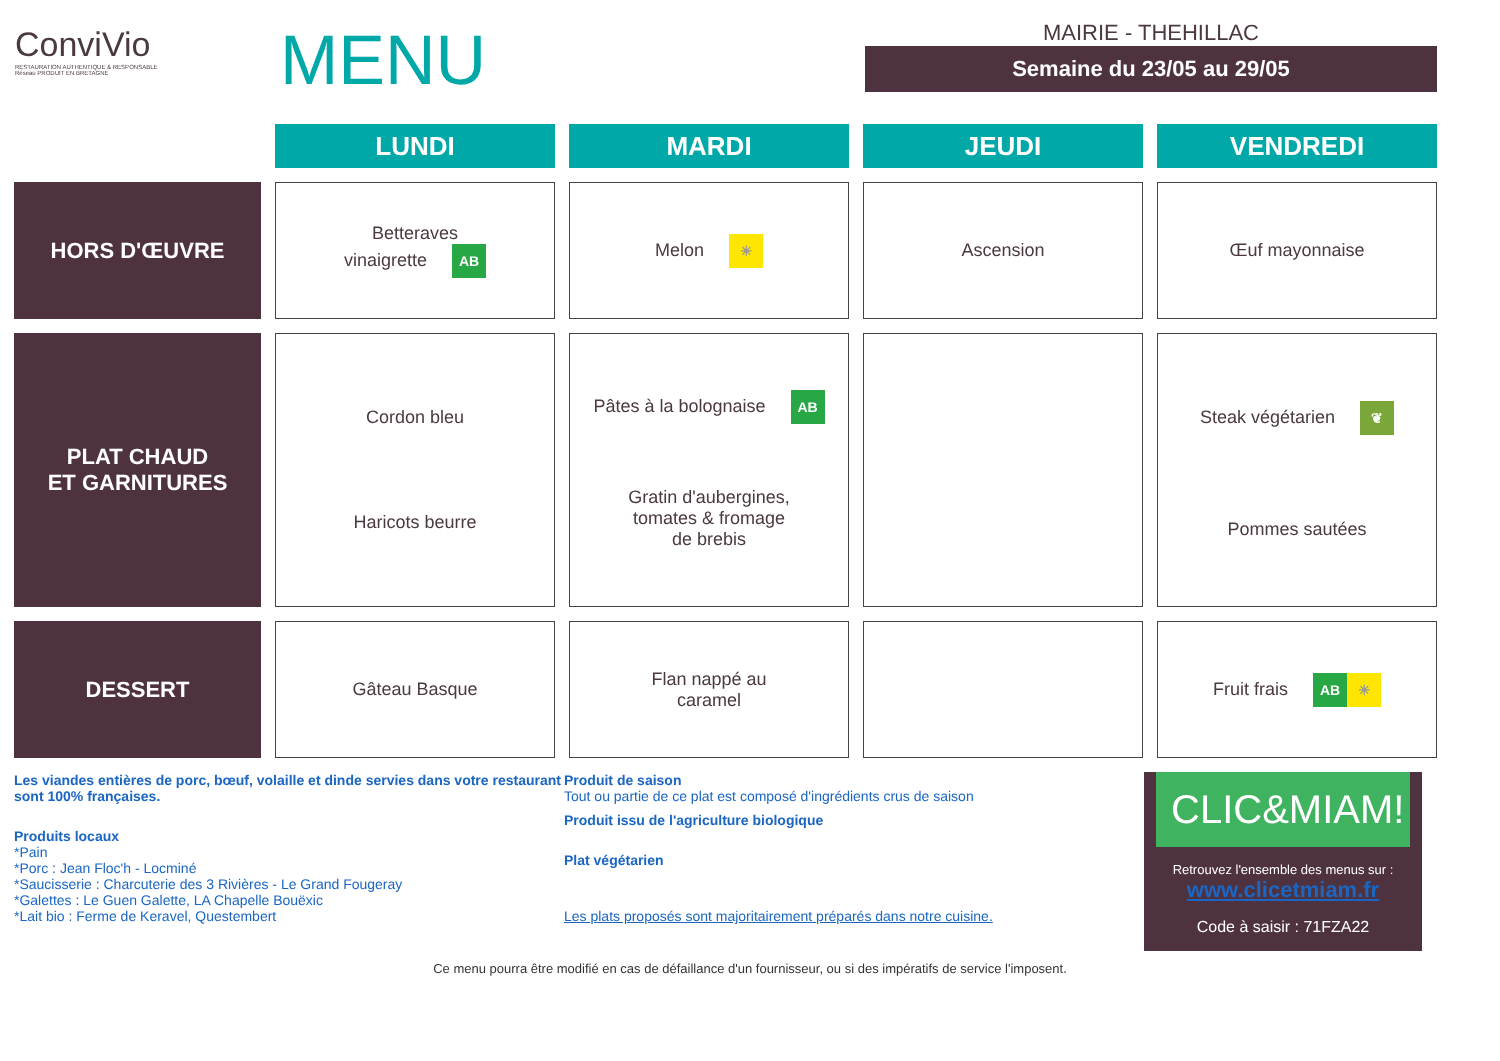ConviVio
RESTAURATION AUTHENTIQUE & RESPONSABLE
Réseau PRODUIT EN BRETAGNE
MENU
MAIRIE - THEHILLAC
Semaine du 23/05 au 29/05
| | LUNDI | MARDI | JEUDI | VENDREDI |
| --- | --- | --- | --- | --- |
| HORS D'ŒUVRE | Betteraves vinaigrette AB | Melon ☀ | Ascension | Œuf mayonnaise |
| PLAT CHAUD ET GARNITURES | Cordon bleu Haricots beurre | Pâtes à la bolognaise AB Gratin d'aubergines, tomates & fromage de brebis | | Steak végétarien ❦ Pommes sautées |
| DESSERT | Gâteau Basque | Flan nappé au caramel | | Fruit frais AB ☀ |
Les viandes entières de porc, bœuf, volaille et dinde servies dans votre restaurant sont 100% françaises.
Produits locaux
*Pain
*Porc : Jean Floc'h - Locminé
*Saucisserie : Charcuterie des 3 Rivières - Le Grand Fougeray
*Galettes : Le Guen Galette, LA Chapelle Bouëxic
*Lait bio : Ferme de Keravel, Questembert
Produit de saison
Tout ou partie de ce plat est composé d'ingrédients crus de saison
Produit issu de l'agriculture biologique
Plat végétarien
Les plats proposés sont majoritairement préparés dans notre cuisine.
CLIC&MIAM!
Retrouvez l'ensemble des menus sur :
www.clicetmiam.fr
Code à saisir : 71FZA22
Ce menu pourra être modifié en cas de défaillance d'un fournisseur, ou si des impératifs de service l'imposent.